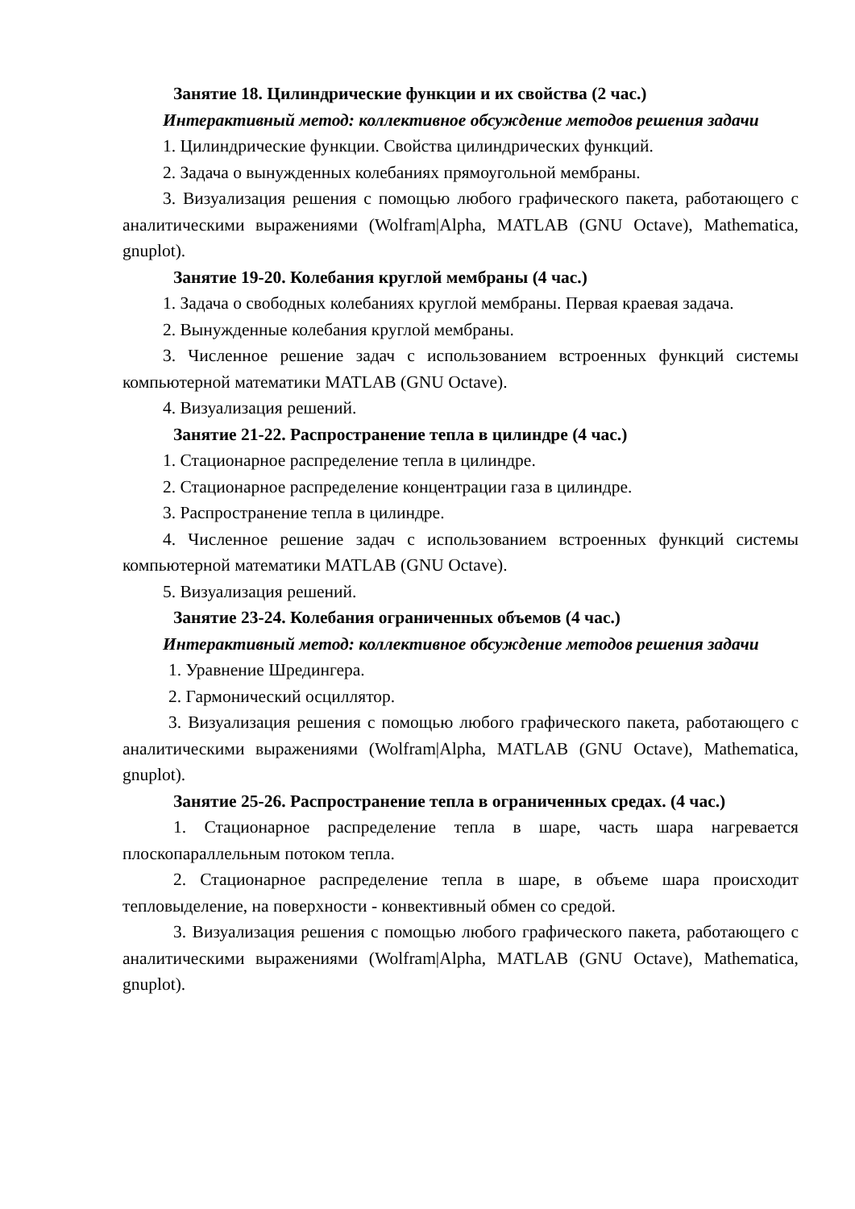Занятие 18. Цилиндрические функции и их свойства (2 час.)
Интерактивный метод: коллективное обсуждение методов решения задачи
1. Цилиндрические функции. Свойства цилиндрических функций.
2. Задача о вынужденных колебаниях прямоугольной мембраны.
3. Визуализация решения с помощью любого графического пакета, работающего с аналитическими выражениями (Wolfram|Alpha, MATLAB (GNU Octave), Mathematica, gnuplot).
Занятие 19-20. Колебания круглой мембраны (4 час.)
1. Задача о свободных колебаниях круглой мембраны. Первая краевая задача.
2. Вынужденные колебания круглой мембраны.
3. Численное решение задач с использованием встроенных функций системы компьютерной математики MATLAB (GNU Octave).
4. Визуализация решений.
Занятие 21-22. Распространение тепла в цилиндре (4 час.)
1. Стационарное распределение тепла в цилиндре.
2. Стационарное распределение концентрации газа в цилиндре.
3. Распространение тепла в цилиндре.
4. Численное решение задач с использованием встроенных функций системы компьютерной математики MATLAB (GNU Octave).
5. Визуализация решений.
Занятие 23-24. Колебания ограниченных объемов (4 час.)
Интерактивный метод: коллективное обсуждение методов решения задачи
1. Уравнение Шредингера.
2. Гармонический осциллятор.
3. Визуализация решения с помощью любого графического пакета, работающего с аналитическими выражениями (Wolfram|Alpha, MATLAB (GNU Octave), Mathematica, gnuplot).
Занятие 25-26. Распространение тепла в ограниченных средах. (4 час.)
1. Стационарное распределение тепла в шаре, часть шара нагревается плоскопараллельным потоком тепла.
2. Стационарное распределение тепла в шаре, в объеме шара происходит тепловыделение, на поверхности - конвективный обмен со средой.
3. Визуализация решения с помощью любого графического пакета, работающего с аналитическими выражениями (Wolfram|Alpha, MATLAB (GNU Octave), Mathematica, gnuplot).